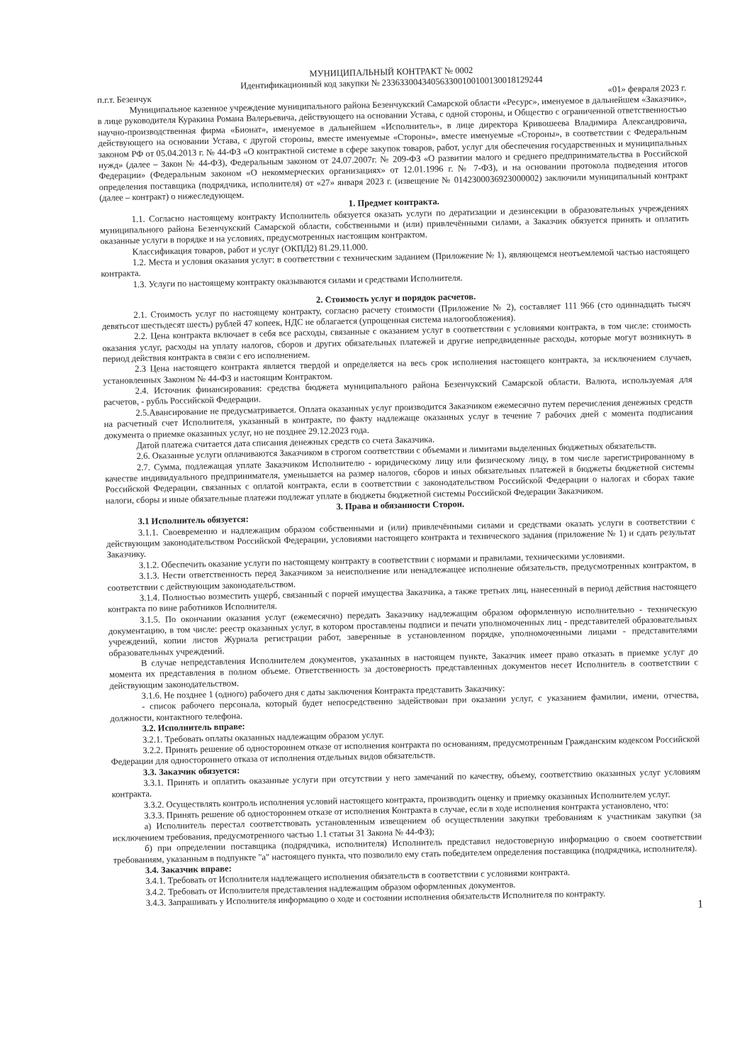МУНИЦИПАЛЬНЫЙ КОНТРАКТ № 0002
Идентификационный код закупки № 233633004340563300100100130018129244
п.г.т. Безенчук «01» февраля 2023 г.
Муниципальное казенное учреждение муниципального района Безенчукский Самарской области «Ресурс», именуемое в дальнейшем «Заказчик», в лице руководителя Куракина Романа Валерьевича, действующего на основании Устава, с одной стороны, и Общество с ограниченной ответственностью научно-производственная фирма «Бионат», именуемое в дальнейшем «Исполнитель», в лице директора Кривошеева Владимира Александровича, действующего на основании Устава, с другой стороны, вместе именуемые «Стороны», вместе именуемые «Стороны», в соответствии с Федеральным законом РФ от 05.04.2013 г. № 44-ФЗ «О контрактной системе в сфере закупок товаров, работ, услуг для обеспечения государственных и муниципальных нужд» (далее – Закон № 44-ФЗ), Федеральным законом от 24.07.2007г. № 209-ФЗ «О развитии малого и среднего предпринимательства в Российской Федерации» (Федеральным законом «О некоммерческих организациях» от 12.01.1996 г. № 7-ФЗ), и на основании протокола подведения итогов определения поставщика (подрядчика, исполнителя) от «27» января 2023 г. (извещение № 0142300036923000002) заключили муниципальный контракт (далее – контракт) о нижеследующем.
1. Предмет контракта.
1.1. Согласно настоящему контракту Исполнитель обязуется оказать услуги по дератизации и дезинсекции в образовательных учреждениях муниципального района Безенчукский Самарской области, собственными и (или) привлечёнными силами, а Заказчик обязуется принять и оплатить оказанные услуги в порядке и на условиях, предусмотренных настоящим контрактом.
Классификация товаров, работ и услуг (ОКПД2) 81.29.11.000.
1.2. Места и условия оказания услуг: в соответствии с техническим заданием (Приложение № 1), являющемся неотъемлемой частью настоящего контракта.
1.3. Услуги по настоящему контракту оказываются силами и средствами Исполнителя.
2. Стоимость услуг и порядок расчетов.
2.1. Стоимость услуг по настоящему контракту, согласно расчету стоимости (Приложение № 2), составляет 111 966 (сто одиннадцать тысяч девятьсот шестьдесят шесть) рублей 47 копеек, НДС не облагается (упрощенная система налогообложения).
2.2. Цена контракта включает в себя все расходы, связанные с оказанием услуг в соответствии с условиями контракта, в том числе: стоимость оказания услуг, расходы на уплату налогов, сборов и других обязательных платежей и другие непредвиденные расходы, которые могут возникнуть в период действия контракта в связи с его исполнением.
2.3 Цена настоящего контракта является твердой и определяется на весь срок исполнения настоящего контракта, за исключением случаев, установленных Законом № 44-ФЗ и настоящим Контрактом.
2.4. Источник финансирования: средства бюджета муниципального района Безенчукский Самарской области. Валюта, используемая для расчетов, - рубль Российской Федерации.
2.5.Авансирование не предусматривается. Оплата оказанных услуг производится Заказчиком ежемесячно путем перечисления денежных средств на расчетный счет Исполнителя, указанный в контракте, по факту надлежаще оказанных услуг в течение 7 рабочих дней с момента подписания документа о приемке оказанных услуг, но не позднее 29.12.2023 года.
Датой платежа считается дата списания денежных средств со счета Заказчика.
2.6. Оказанные услуги оплачиваются Заказчиком в строгом соответствии с объемами и лимитами выделенных бюджетных обязательств.
2.7. Сумма, подлежащая уплате Заказчиком Исполнителю - юридическому лицу или физическому лицу, в том числе зарегистрированному в качестве индивидуального предпринимателя, уменьшается на размер налогов, сборов и иных обязательных платежей в бюджеты бюджетной системы Российской Федерации, связанных с оплатой контракта, если в соответствии с законодательством Российской Федерации о налогах и сборах такие налоги, сборы и иные обязательные платежи подлежат уплате в бюджеты бюджетной системы Российской Федерации Заказчиком.
3. Права и обязанности Сторон.
3.1 Исполнитель обязуется:
3.1.1. Своевременно и надлежащим образом собственными и (или) привлечёнными силами и средствами оказать услуги в соответствии с действующим законодательством Российской Федерации, условиями настоящего контракта и технического задания (приложение № 1) и сдать результат Заказчику.
3.1.2. Обеспечить оказание услуги по настоящему контракту в соответствии с нормами и правилами, техническими условиями.
3.1.3. Нести ответственность перед Заказчиком за неисполнение или ненадлежащее исполнение обязательств, предусмотренных контрактом, в соответствии с действующим законодательством.
3.1.4. Полностью возместить ущерб, связанный с порчей имущества Заказчика, а также третьих лиц, нанесенный в период действия настоящего контракта по вине работников Исполнителя.
3.1.5. По окончании оказания услуг (ежемесячно) передать Заказчику надлежащим образом оформленную исполнительно - техническую документацию, в том числе: реестр оказанных услуг, в котором проставлены подписи и печати уполномоченных лиц - представителей образовательных учреждений, копии листов Журнала регистрации работ, заверенные в установленном порядке, уполномоченными лицами - представителями образовательных учреждений.
В случае непредставления Исполнителем документов, указанных в настоящем пункте, Заказчик имеет право отказать в приемке услуг до момента их представления в полном объеме. Ответственность за достоверность представленных документов несет Исполнитель в соответствии с действующим законодательством.
3.1.6. Не позднее 1 (одного) рабочего дня с даты заключения Контракта представить Заказчику:
- список рабочего персонала, который будет непосредственно задействован при оказании услуг, с указанием фамилии, имени, отчества, должности, контактного телефона.
3.2. Исполнитель вправе:
3.2.1. Требовать оплаты оказанных надлежащим образом услуг.
3.2.2. Принять решение об одностороннем отказе от исполнения контракта по основаниям, предусмотренным Гражданским кодексом Российской Федерации для одностороннего отказа от исполнения отдельных видов обязательств.
3.3. Заказчик обязуется:
3.3.1. Принять и оплатить оказанные услуги при отсутствии у него замечаний по качеству, объему, соответствию оказанных услуг условиям контракта.
3.3.2. Осуществлять контроль исполнения условий настоящего контракта, производить оценку и приемку оказанных Исполнителем услуг.
3.3.3. Принять решение об одностороннем отказе от исполнения Контракта в случае, если в ходе исполнения контракта установлено, что:
а) Исполнитель перестал соответствовать установленным извещением об осуществлении закупки требованиям к участникам закупки (за исключением требования, предусмотренного частью 1.1 статьи 31 Закона № 44-ФЗ);
б) при определении поставщика (подрядчика, исполнителя) Исполнитель представил недостоверную информацию о своем соответствии требованиям, указанным в подпункте "а" настоящего пункта, что позволило ему стать победителем определения поставщика (подрядчика, исполнителя).
3.4. Заказчик вправе:
3.4.1. Требовать от Исполнителя надлежащего исполнения обязательств в соответствии с условиями контракта.
3.4.2. Требовать от Исполнителя представления надлежащим образом оформленных документов.
3.4.3. Запрашивать у Исполнителя информацию о ходе и состоянии исполнения обязательств Исполнителя по контракту.
1